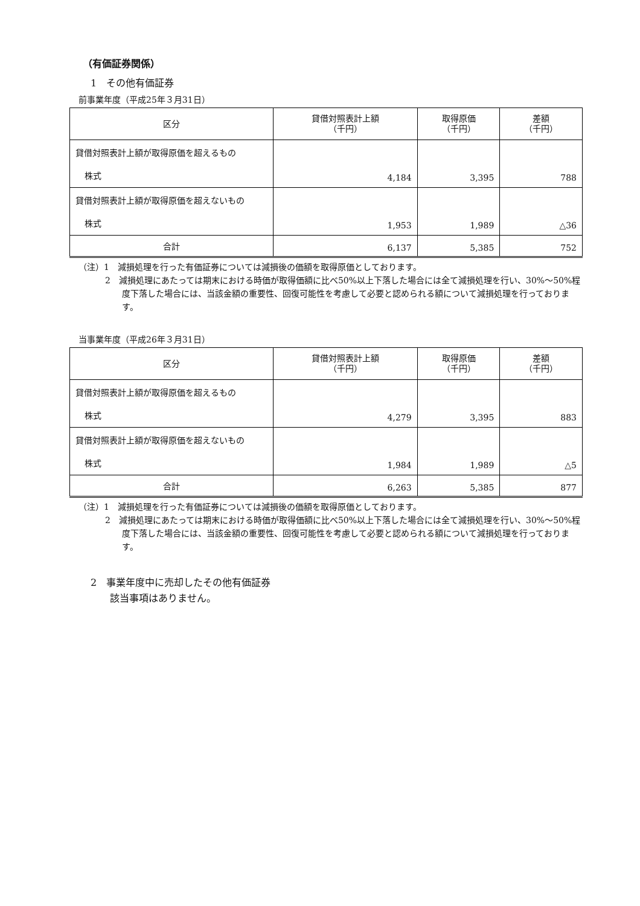（有価証券関係）
1　その他有価証券
前事業年度（平成25年３月31日）
| 区分 | 貸借対照表計上額 （千円） | 取得原価 （千円） | 差額 （千円） |
| --- | --- | --- | --- |
| 貸借対照表計上額が取得原価を超えるもの 株式 | 4,184 | 3,395 | 788 |
| 貸借対照表計上額が取得原価を超えないもの 株式 | 1,953 | 1,989 | △36 |
| 合計 | 6,137 | 5,385 | 752 |
（注）1　減損処理を行った有価証券については減損後の価額を取得原価としております。
2　減損処理にあたっては期末における時価が取得価額に比べ50%以上下落した場合には全て減損処理を行い、30%～50%程度下落した場合には、当該金額の重要性、回復可能性を考慮して必要と認められる額について減損処理を行っております。
当事業年度（平成26年３月31日）
| 区分 | 貸借対照表計上額 （千円） | 取得原価 （千円） | 差額 （千円） |
| --- | --- | --- | --- |
| 貸借対照表計上額が取得原価を超えるもの 株式 | 4,279 | 3,395 | 883 |
| 貸借対照表計上額が取得原価を超えないもの 株式 | 1,984 | 1,989 | △5 |
| 合計 | 6,263 | 5,385 | 877 |
（注）1　減損処理を行った有価証券については減損後の価額を取得原価としております。
2　減損処理にあたっては期末における時価が取得価額に比べ50%以上下落した場合には全て減損処理を行い、30%～50%程度下落した場合には、当該金額の重要性、回復可能性を考慮して必要と認められる額について減損処理を行っております。
2　事業年度中に売却したその他有価証券
　　該当事項はありません。